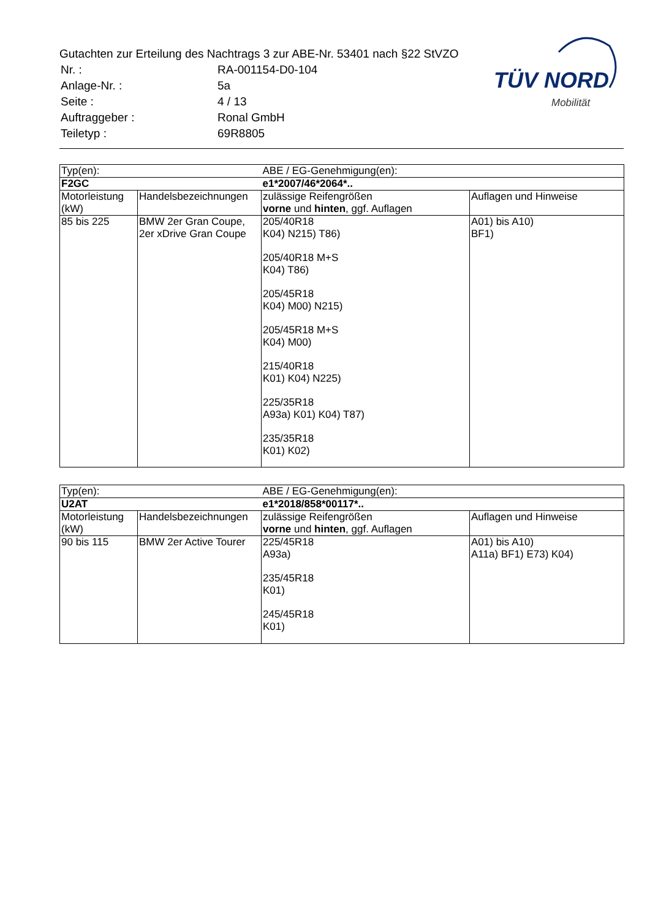Gutachten zur Erteilung des Nachtrags 3 zur ABE-Nr. 53401 nach §22 StVZO
| Nr. : | RA-001154-D0-104 |
| Anlage-Nr. : | 5a |
| Seite : | 4 / 13 |
| Auftraggeber : | Ronal GmbH |
| Teiletyp : | 69R8805 |
TÜV NORD
Mobilität
| Typ(en): | | ABE / EG-Genehmigung(en): | |
| F2GC | | e1*2007/46*2064*.. | |
| Motorleistung (kW) | Handelsbezeichnungen | zulässige Reifengrößen vorne und hinten , ggf. Auflagen | Auflagen und Hinweise |
| 85 bis 225 | BMW 2er Gran Coupe, 2er xDrive Gran Coupe | 205/40R18 K04) N215) T86) 205/40R18 M+S K04) T86) 205/45R18 K04) M00) N215) 205/45R18 M+S K04) M00) 215/40R18 K01) K04) N225) 225/35R18 A93a) K01) K04) T87) 235/35R18 K01) K02) | A01) bis A10) BF1) |
| Typ(en): | | ABE / EG-Genehmigung(en): | |
| U2AT | | e1*2018/858*00117*.. | |
| Motorleistung (kW) | Handelsbezeichnungen | zulässige Reifengrößen vorne und hinten , ggf. Auflagen | Auflagen und Hinweise |
| 90 bis 115 | BMW 2er Active Tourer | 225/45R18 A93a) 235/45R18 K01) 245/45R18 K01) | A01) bis A10) A11a) BF1) E73) K04) |